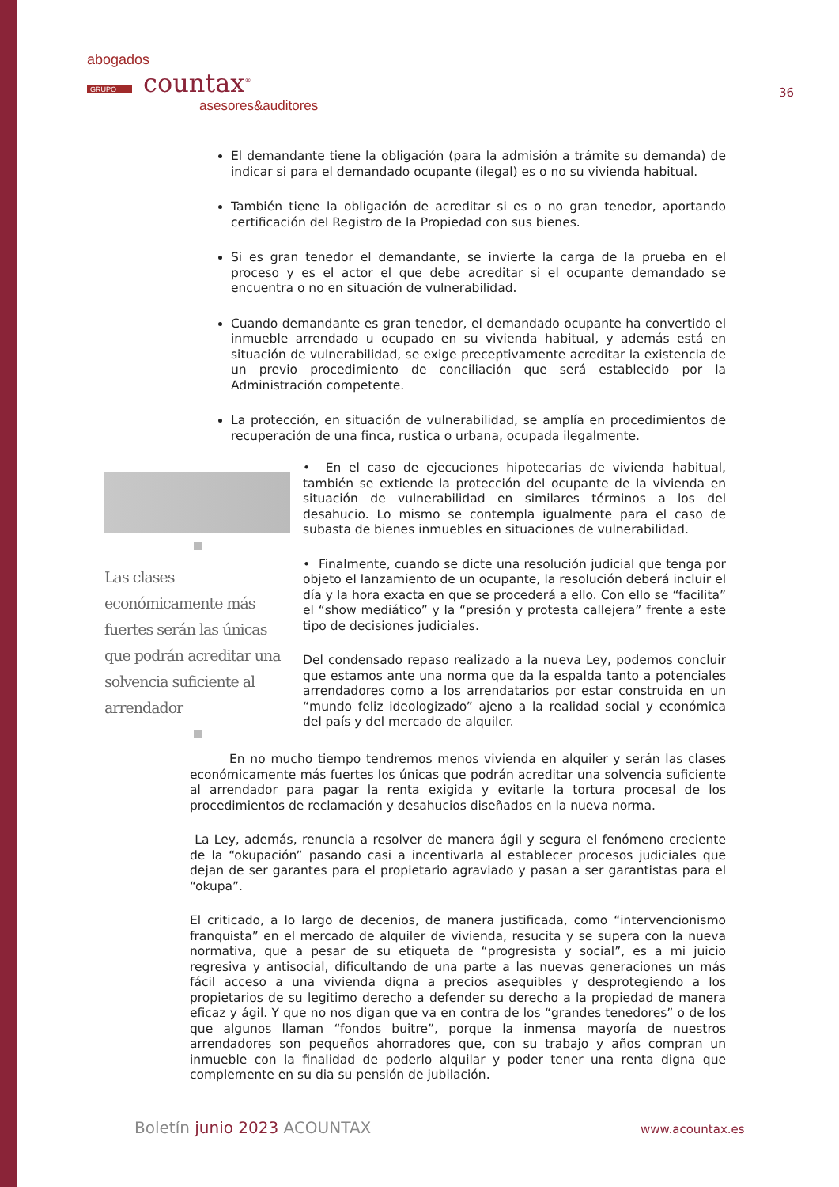abogados
GRUPO countax<sup>®</sup>
asesores&auditores
36
El demandante tiene la obligación (para la admisión a trámite su demanda) de indicar si para el demandado ocupante (ilegal) es o no su vivienda habitual.
También tiene la obligación de acreditar si es o no gran tenedor, aportando certificación del Registro de la Propiedad con sus bienes.
Si es gran tenedor el demandante, se invierte la carga de la prueba en el proceso y es el actor el que debe acreditar si el ocupante demandado se encuentra o no en situación de vulnerabilidad.
Cuando demandante es gran tenedor, el demandado ocupante ha convertido el inmueble arrendado u ocupado en su vivienda habitual, y además está en situación de vulnerabilidad, se exige preceptivamente acreditar la existencia de un previo procedimiento de conciliación que será establecido por la Administración competente.
La protección, en situación de vulnerabilidad, se amplía en procedimientos de recuperación de una finca, rustica o urbana, ocupada ilegalmente.
Las clases económicamente más fuertes serán las únicas que podrán acreditar una solvencia suficiente al arrendador
• En el caso de ejecuciones hipotecarias de vivienda habitual, también se extiende la protección del ocupante de la vivienda en situación de vulnerabilidad en similares términos a los del desahucio. Lo mismo se contempla igualmente para el caso de subasta de bienes inmuebles en situaciones de vulnerabilidad.
• Finalmente, cuando se dicte una resolución judicial que tenga por objeto el lanzamiento de un ocupante, la resolución deberá incluir el día y la hora exacta en que se procederá a ello. Con ello se “facilita” el “show mediático” y la “presión y protesta callejera” frente a este tipo de decisiones judiciales.
Del condensado repaso realizado a la nueva Ley, podemos concluir que estamos ante una norma que da la espalda tanto a potenciales arrendadores como a los arrendatarios por estar construida en un “mundo feliz ideologizado” ajeno a la realidad social y económica del país y del mercado de alquiler.
En no mucho tiempo tendremos menos vivienda en alquiler y serán las clases económicamente más fuertes los únicas que podrán acreditar una solvencia suficiente al arrendador para pagar la renta exigida y evitarle la tortura procesal de los procedimientos de reclamación y desahucios diseñados en la nueva norma.
La Ley, además, renuncia a resolver de manera ágil y segura el fenómeno creciente de la “okupación” pasando casi a incentivarla al establecer procesos judiciales que dejan de ser garantes para el propietario agraviado y pasan a ser garantistas para el “okupa”.
El criticado, a lo largo de decenios, de manera justificada, como “intervencionismo franquista” en el mercado de alquiler de vivienda, resucita y se supera con la nueva normativa, que a pesar de su etiqueta de “progresista y social”, es a mi juicio regresiva y antisocial, dificultando de una parte a las nuevas generaciones un más fácil acceso a una vivienda digna a precios asequibles y desprotegiendo a los propietarios de su legitimo derecho a defender su derecho a la propiedad de manera eficaz y ágil. Y que no nos digan que va en contra de los “grandes tenedores” o de los que algunos llaman “fondos buitre”, porque la inmensa mayoría de nuestros arrendadores son pequeños ahorradores que, con su trabajo y años compran un inmueble con la finalidad de poderlo alquilar y poder tener una renta digna que complemente en su dia su pensión de jubilación.
Boletín junio 2023 ACOUNTAX www.acountax.es